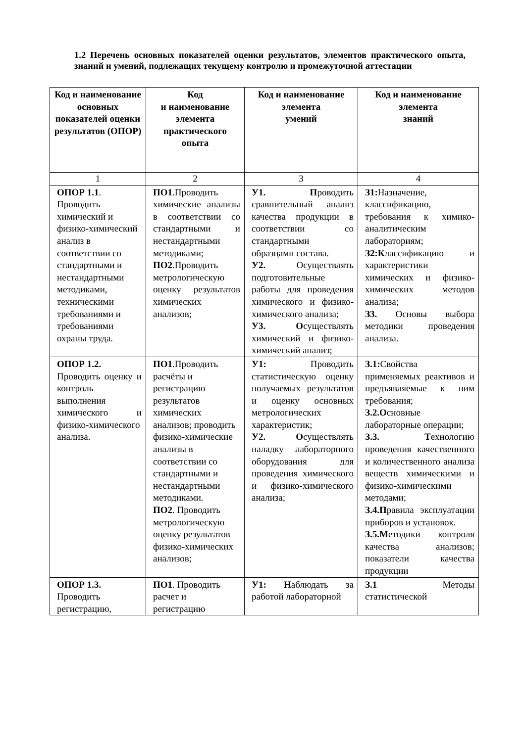1.2 Перечень основных показателей оценки результатов, элементов практического опыта, знаний и умений, подлежащих текущему контролю и промежуточной аттестации
| Код и наименование основных показателей оценки результатов (ОПОР) | Код и наименование элемента практического опыта | Код и наименование элемента умений | Код и наименование элемента знаний |
| --- | --- | --- | --- |
| 1 | 2 | 3 | 4 |
| ОПОР 1.1 . Проводить химический и физико-химический анализ в соответствии со стандартными и нестандартными методиками, техническими требованиями и требованиями охраны труда. | ПО1 .Проводить химические анализы в соответствии со стандартными и нестандартными методиками; ПО2 .Проводить метрологическую оценку результатов химических анализов; | У1. П роводить сравнительный анализ качества продукции в соответствии со стандартными образцами состава. У2. Осуществлять подготовительные работы для проведения химического и физико-химического анализа; У3. О существлять химический и физико-химический анализ; | З1: Назначение, классификацию, требования к химико-аналитическим лабораториям; З2:К лассификацию и характеристики химических и физико-химических методов анализа; З3. Основы выбора методики проведения анализа. |
| ОПОР 1.2. Проводить оценку и контроль выполнения химического и физико-химического анализа. | ПО1 .Проводить расчёты и регистрацию результатов химических анализов; проводить физико-химические анализы в соответствии со стандартными и нестандартными методиками. ПО2 . Проводить метрологическую оценку результатов физико-химических анализов; | У1: Проводить статистическую оценку получаемых результатов и оценку основных метрологических характеристик; У2. О существлять наладку лабораторного оборудования для проведения химического и физико-химического анализа; | З.1: Свойства применяемых реактивов и предъявляемые к ним требования; З.2.О сновные лабораторные операции; З.3. Т ехнологию проведения качественного и количественного анализа веществ химическими и физико-химическими методами; З.4.П равила эксплуатации приборов и установок. З.5.М етодики контроля качества анализов; показатели качества продукции |
| ОПОР 1.3. Проводить регистрацию, | ПО1 . Проводить расчет и регистрацию | У1: Н аблюдать за работой лабораторной | З.1 Методы статистической |